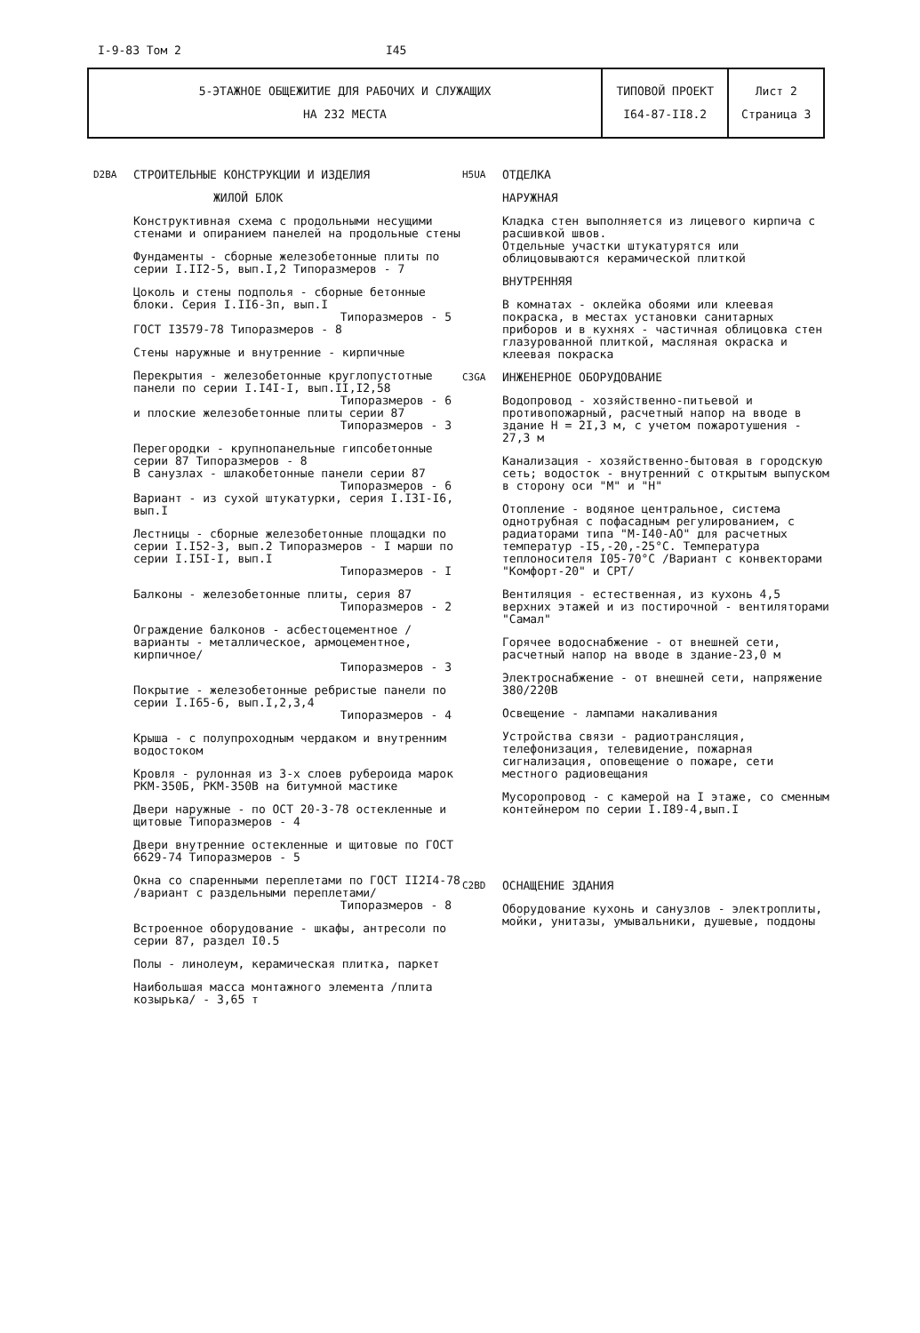I-9-83 Том 2 I45
| 5-ЭТАЖНОЕ ОБЩЕЖИТИЕ ДЛЯ РАБОЧИХ И СЛУЖАЩИХ НА 232 МЕСТА | ТИПОВОЙ ПРОЕКТ I64-87-II8.2 | Лист 2 Страница 3 |
D2BA
СТРОИТЕЛЬНЫЕ КОНСТРУКЦИИ И ИЗДЕЛИЯ
ЖИЛОЙ БЛОК
Конструктивная схема с продольными несущими стенами и опиранием панелей на продольные стены
Фундаменты - сборные железобетонные плиты по серии I.II2-5, вып.I,2 Типоразмеров - 7
Цоколь и стены подполья - сборные бетонные блоки. Серия I.II6-3п, вып.I
Типоразмеров - 5
ГОСТ I3579-78 Типоразмеров - 8
Стены наружные и внутренние - кирпичные
Перекрытия - железобетонные круглопустотные панели по серии I.I4I-I, вып.II,I2,58
Типоразмеров - 6
и плоские железобетонные плиты серии 87
Типоразмеров - 3
Перегородки - крупнопанельные гипсобетонные серии 87 Типоразмеров - 8
В санузлах - шлакобетонные панели серии 87
Типоразмеров - 6
Вариант - из сухой штукатурки, серия I.I3I-I6, вып.I
Лестницы - сборные железобетонные площадки по серии I.I52-3, вып.2 Типоразмеров - I марши по серии I.I5I-I, вып.I
Типоразмеров - I
Балконы - железобетонные плиты, серия 87
Типоразмеров - 2
Ограждение балконов - асбестоцементное /варианты - металлическое, армоцементное, кирпичное/
Типоразмеров - 3
Покрытие - железобетонные ребристые панели по серии I.I65-6, вып.I,2,3,4
Типоразмеров - 4
Крыша - с полупроходным чердаком и внутренним водостоком
Кровля - рулонная из 3-х слоев рубероида марок РКМ-350Б, РКМ-350В на битумной мастике
Двери наружные - по ОСТ 20-3-78 остекленные и щитовые Типоразмеров - 4
Двери внутренние остекленные и щитовые по ГОСТ 6629-74 Типоразмеров - 5
Окна со спаренными переплетами по ГОСТ II2I4-78 /вариант с раздельными переплетами/
Типоразмеров - 8
Встроенное оборудование - шкафы, антресоли по серии 87, раздел I0.5
Полы - линолеум, керамическая плитка, паркет
Наибольшая масса монтажного элемента /плита козырька/ - 3,65 т
H5UA
ОТДЕЛКА
НАРУЖНАЯ
Кладка стен выполняется из лицевого кирпича с расшивкой швов.
Отдельные участки штукатурятся или облицовываются керамической плиткой
ВНУТРЕННЯЯ
В комнатах - оклейка обоями или клеевая покраска, в местах установки санитарных приборов и в кухнях - частичная облицовка стен глазурованной плиткой, масляная окраска и клеевая покраска
C3GA
ИНЖЕНЕРНОЕ ОБОРУДОВАНИЕ
Водопровод - хозяйственно-питьевой и противопожарный, расчетный напор на вводе в здание Н = 2I,3 м, с учетом пожаротушения - 27,3 м
Канализация - хозяйственно-бытовая в городскую сеть; водосток - внутренний с открытым выпуском в сторону оси "М" и "Н"
Отопление - водяное центральное, система однотрубная с пофасадным регулированием, с радиаторами типа "М-I40-АО" для расчетных температур -I5,-20,-25°С. Температура теплоносителя I05-70°С /Вариант с конвекторами "Комфорт-20" и СРТ/
Вентиляция - естественная, из кухонь 4,5 верхних этажей и из постирочной - вентиляторами "Самал"
Горячее водоснабжение - от внешней сети, расчетный напор на вводе в здание-23,0 м
Электроснабжение - от внешней сети, напряжение 380/220В
Освещение - лампами накаливания
Устройства связи - радиотрансляция, телефонизация, телевидение, пожарная сигнализация, оповещение о пожаре, сети местного радиовещания
Мусоропровод - с камерой на I этаже, со сменным контейнером по серии I.I89-4,вып.I
C2BD
ОСНАЩЕНИЕ ЗДАНИЯ
Оборудование кухонь и санузлов - электроплиты, мойки, унитазы, умывальники, душевые, поддоны